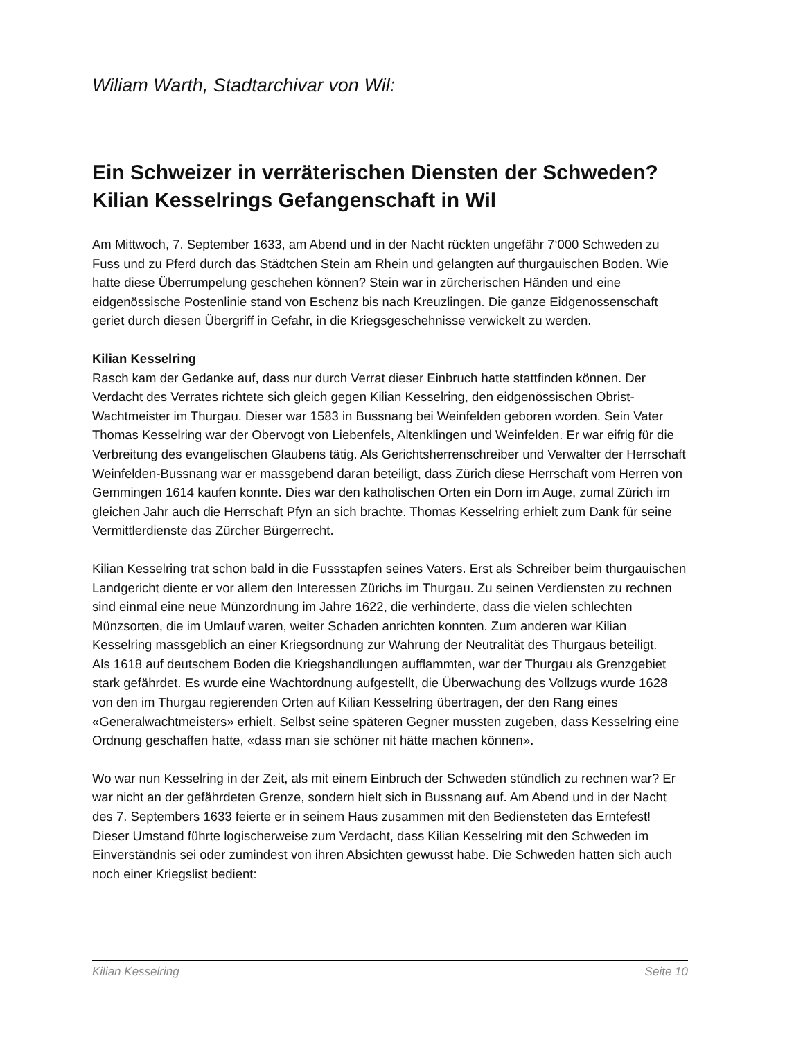Wiliam Warth, Stadtarchivar von Wil:
Ein Schweizer in verräterischen Diensten der Schweden?
Kilian Kesselrings Gefangenschaft in Wil
Am Mittwoch, 7. September 1633, am Abend und in der Nacht rückten ungefähr 7‘000 Schweden zu Fuss und zu Pferd durch das Städtchen Stein am Rhein und gelangten auf thurgauischen Boden. Wie hatte diese Überrumpelung geschehen können? Stein war in zürcherischen Händen und eine eidgenössische Postenlinie stand von Eschenz bis nach Kreuzlingen. Die ganze Eidgenossenschaft geriet durch diesen Übergriff in Gefahr, in die Kriegsgeschehnisse verwickelt zu werden.
Kilian Kesselring
Rasch kam der Gedanke auf, dass nur durch Verrat dieser Einbruch hatte stattfinden können. Der Verdacht des Verrates richtete sich gleich gegen Kilian Kesselring, den eidgenössischen Obrist-Wachtmeister im Thurgau. Dieser war 1583 in Bussnang bei Weinfelden geboren worden. Sein Vater Thomas Kesselring war der Obervogt von Liebenfels, Altenklingen und Weinfelden. Er war eifrig für die Verbreitung des evangelischen Glaubens tätig. Als Gerichtsherrenschreiber und Verwalter der Herrschaft Weinfelden-Bussnang war er massgebend daran beteiligt, dass Zürich diese Herrschaft vom Herren von Gemmingen 1614 kaufen konnte. Dies war den katholischen Orten ein Dorn im Auge, zumal Zürich im gleichen Jahr auch die Herrschaft Pfyn an sich brachte. Thomas Kesselring erhielt zum Dank für seine Vermittlerdienste das Zürcher Bürgerrecht.
Kilian Kesselring trat schon bald in die Fussstapfen seines Vaters. Erst als Schreiber beim thurgauischen Landgericht diente er vor allem den Interessen Zürichs im Thurgau. Zu seinen Verdiensten zu rechnen sind einmal eine neue Münzordnung im Jahre 1622, die verhinderte, dass die vielen schlechten Münzsorten, die im Umlauf waren, weiter Schaden anrichten konnten. Zum anderen war Kilian Kesselring massgeblich an einer Kriegsordnung zur Wahrung der Neutralität des Thurgaus beteiligt.
Als 1618 auf deutschem Boden die Kriegshandlungen aufflammten, war der Thurgau als Grenzgebiet stark gefährdet. Es wurde eine Wachtordnung aufgestellt, die Überwachung des Vollzugs wurde 1628 von den im Thurgau regierenden Orten auf Kilian Kesselring übertragen, der den Rang eines «Generalwachtmeisters» erhielt. Selbst seine späteren Gegner mussten zugeben, dass Kesselring eine Ordnung geschaffen hatte, «dass man sie schöner nit hätte machen können».
Wo war nun Kesselring in der Zeit, als mit einem Einbruch der Schweden stündlich zu rechnen war? Er war nicht an der gefährdeten Grenze, sondern hielt sich in Bussnang auf. Am Abend und in der Nacht des 7. Septembers 1633 feierte er in seinem Haus zusammen mit den Bediensteten das Erntefest! Dieser Umstand führte logischerweise zum Verdacht, dass Kilian Kesselring mit den Schweden im Einverständnis sei oder zumindest von ihren Absichten gewusst habe. Die Schweden hatten sich auch noch einer Kriegslist bedient:
Kilian Kesselring Seite 10